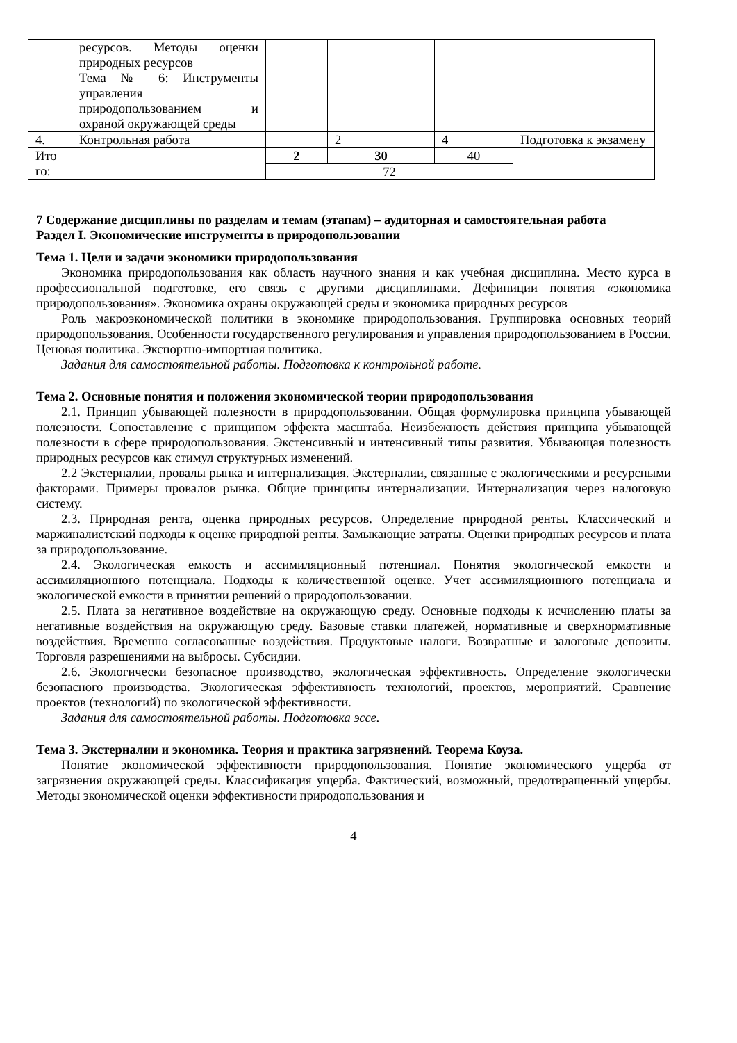| | ресурсов. Методы оценки природных ресурсов Тема № 6: Инструменты управления природопользованием и охраной окружающей среды | | | | |
| 4. | Контрольная работа | | 2 | 4 | Подготовка к экзамену |
| Ито го: | | 2 | 30 | 40 | |
| | | 72 | | | |
7 Содержание дисциплины по разделам и темам (этапам) – аудиторная и самостоятельная работа
Раздел I. Экономические инструменты в природопользовании
Тема 1. Цели и задачи экономики природопользования
Экономика природопользования как область научного знания и как учебная дисциплина. Место курса в профессиональной подготовке, его связь с другими дисциплинами. Дефиниции понятия «экономика природопользования». Экономика охраны окружающей среды и экономика природных ресурсов
Роль макроэкономической политики в экономике природопользования. Группировка основных теорий природопользования. Особенности государственного регулирования и управления природопользованием в России. Ценовая политика. Экспортно-импортная политика.
Задания для самостоятельной работы. Подготовка к контрольной работе.
Тема 2. Основные понятия и положения экономической теории природопользования
2.1. Принцип убывающей полезности в природопользовании. Общая формулировка принципа убывающей полезности. Сопоставление с принципом эффекта масштаба. Неизбежность действия принципа убывающей полезности в сфере природопользования. Экстенсивный и интенсивный типы развития. Убывающая полезность природных ресурсов как стимул структурных изменений.
2.2 Экстерналии, провалы рынка и интернализация. Экстерналии, связанные с экологическими и ресурсными факторами. Примеры провалов рынка. Общие принципы интернализации. Интернализация через налоговую систему.
2.3. Природная рента, оценка природных ресурсов. Определение природной ренты. Классический и маржиналистский подходы к оценке природной ренты. Замыкающие затраты. Оценки природных ресурсов и плата за природопользование.
2.4. Экологическая емкость и ассимиляционный потенциал. Понятия экологической емкости и ассимиляционного потенциала. Подходы к количественной оценке. Учет ассимиляционного потенциала и экологической емкости в принятии решений о природопользовании.
2.5. Плата за негативное воздействие на окружающую среду. Основные подходы к исчислению платы за негативные воздействия на окружающую среду. Базовые ставки платежей, нормативные и сверхнормативные воздействия. Временно согласованные воздействия. Продуктовые налоги. Возвратные и залоговые депозиты. Торговля разрешениями на выбросы. Субсидии.
2.6. Экологически безопасное производство, экологическая эффективность. Определение экологически безопасного производства. Экологическая эффективность технологий, проектов, мероприятий. Сравнение проектов (технологий) по экологической эффективности.
Задания для самостоятельной работы. Подготовка эссе.
Тема 3. Экстерналии и экономика. Теория и практика загрязнений. Теорема Коуза.
Понятие экономической эффективности природопользования. Понятие экономического ущерба от загрязнения окружающей среды. Классификация ущерба. Фактический, возможный, предотвращенный ущербы. Методы экономической оценки эффективности природопользования и
4